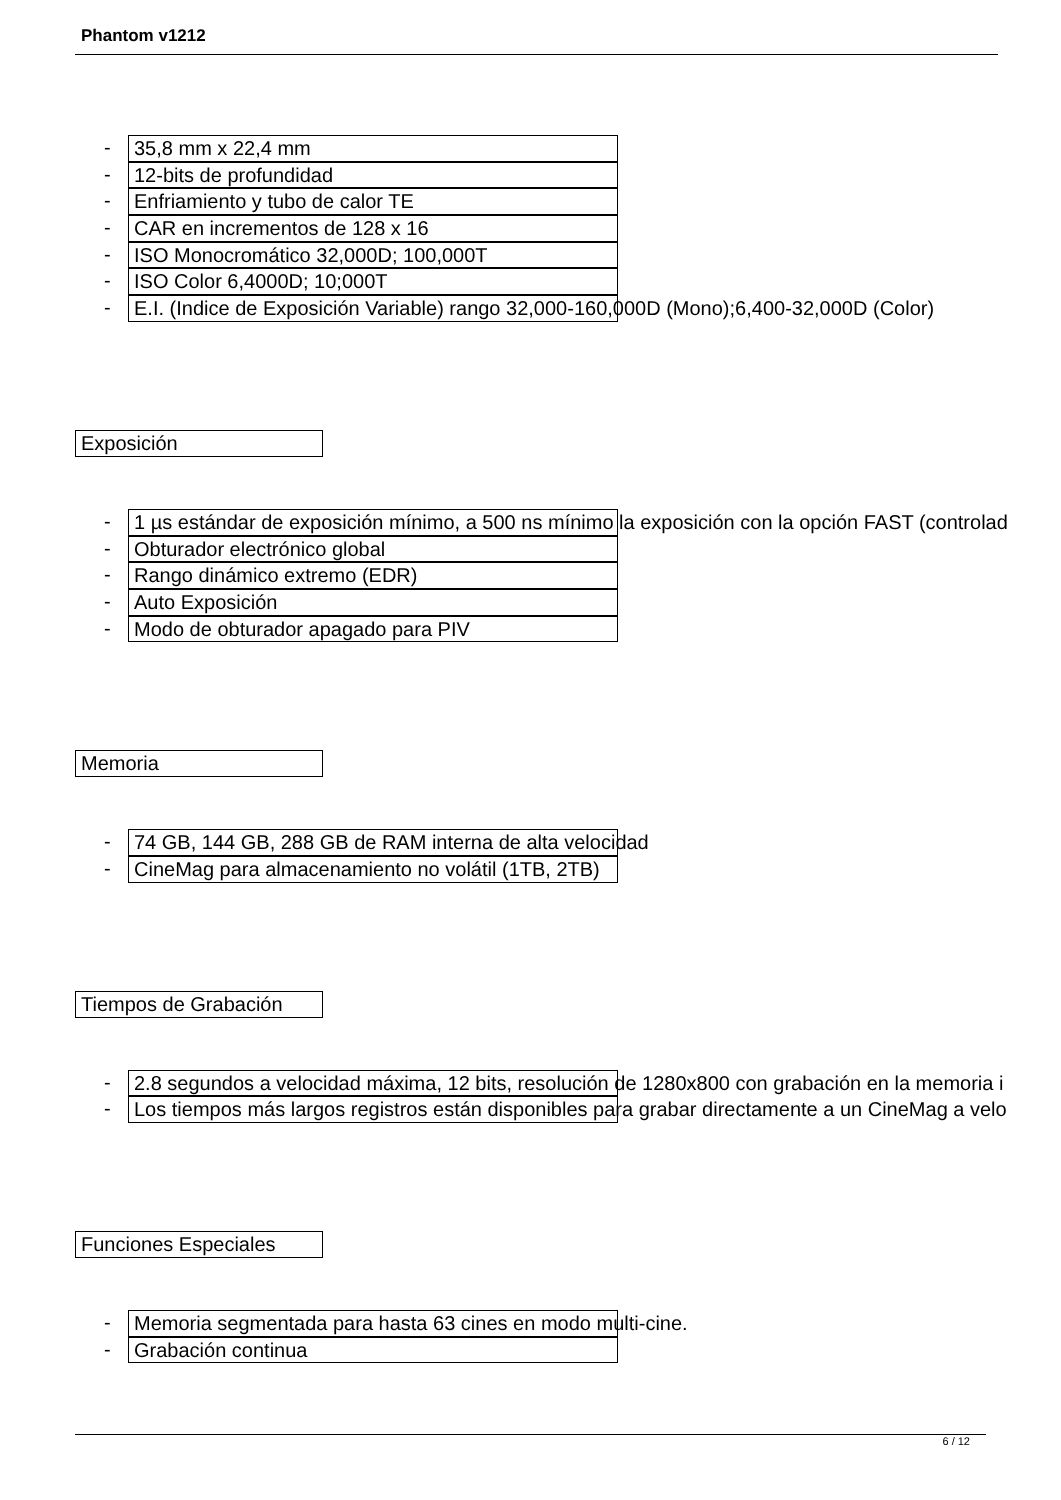Phantom v1212
-
35,8 mm x 22,4 mm
-
12-bits de profundidad
-
Enfriamiento y tubo de calor TE
-
CAR en incrementos de 128 x 16
-
ISO Monocromático 32,000D; 100,000T
-
ISO Color 6,4000D; 10;000T
-
E.I. (Indice de Exposición Variable) rango 32,000-160,000D (Mono);6,400-32,000D (Color)
Exposición
-
1 µs estándar de exposición mínimo, a 500 ns mínimo la exposición con la opción FAST (controlad
-
Obturador electrónico global
-
Rango dinámico extremo (EDR)
-
Auto Exposición
-
Modo de obturador apagado para PIV
Memoria
-
74 GB, 144 GB, 288 GB de RAM interna de alta velocidad
-
CineMag para almacenamiento no volátil (1TB, 2TB)
Tiempos de Grabación
-
2.8 segundos a velocidad máxima, 12 bits, resolución de 1280x800 con grabación en la memoria i
-
Los tiempos más largos registros están disponibles para grabar directamente a un CineMag a velo
Funciones Especiales
-
Memoria segmentada para hasta 63 cines en modo multi-cine.
-
Grabación continua
6 / 12